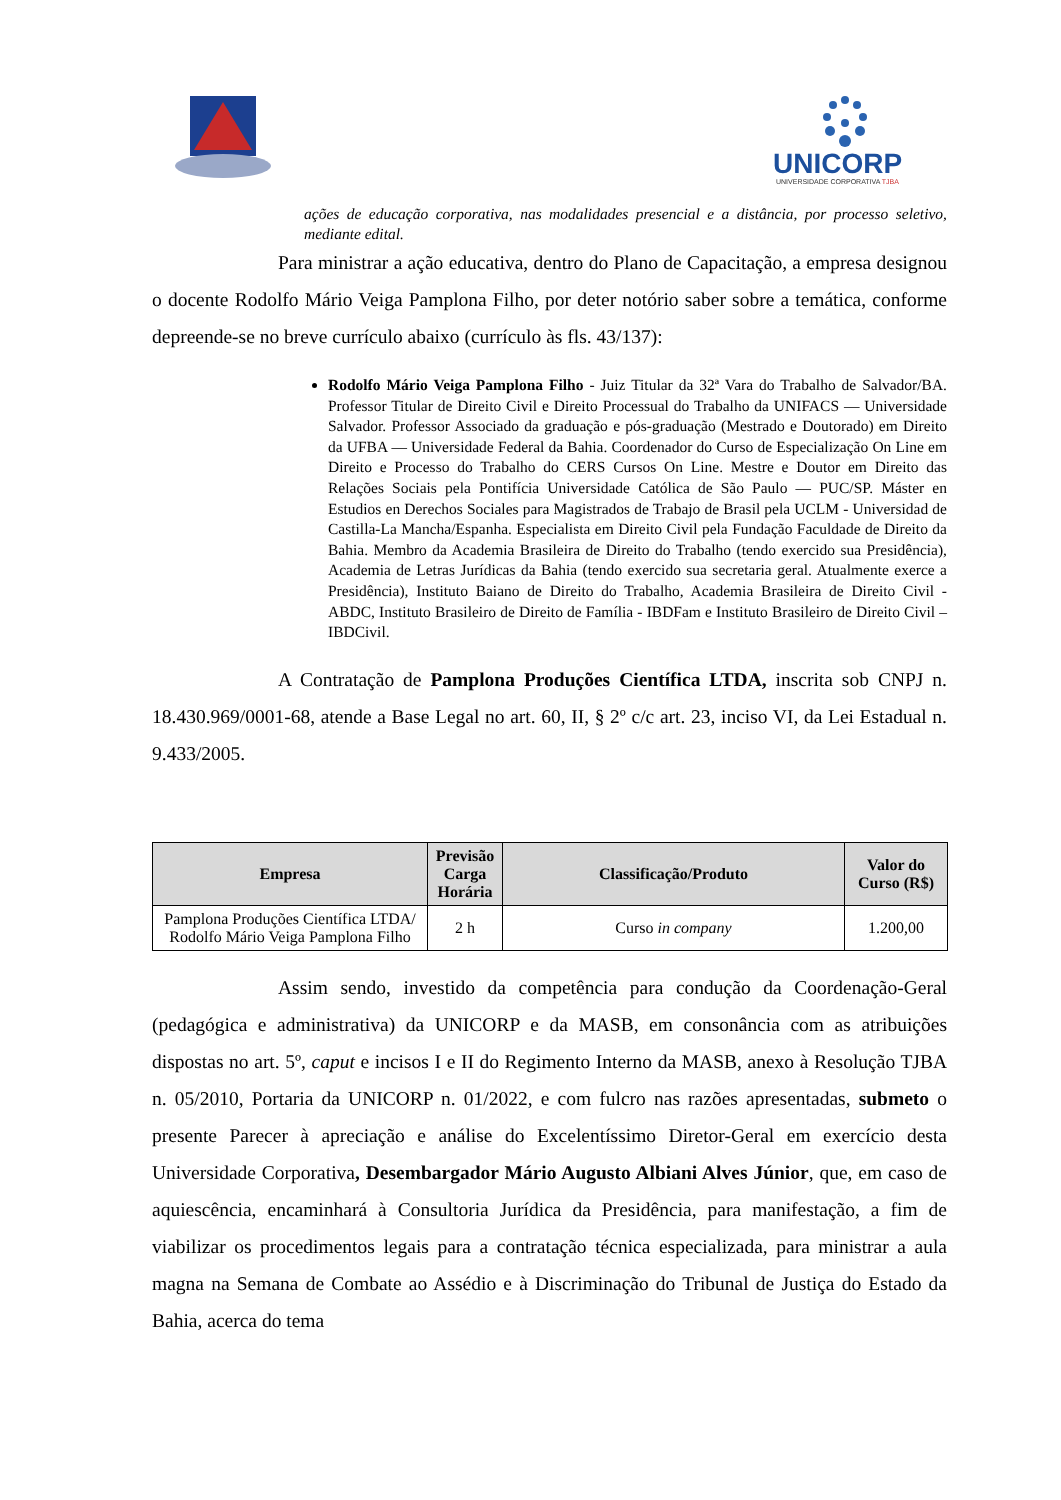UNICORP
UNIVERSIDADE CORPORATIVA TJBA
ações de educação corporativa, nas modalidades presencial e a distância, por processo seletivo, mediante edital.
Para ministrar a ação educativa, dentro do Plano de Capacitação, a empresa designou o docente Rodolfo Mário Veiga Pamplona Filho, por deter notório saber sobre a temática, conforme depreende-se no breve currículo abaixo (currículo às fls. 43/137):
Rodolfo Mário Veiga Pamplona Filho - Juiz Titular da 32ª Vara do Trabalho de Salvador/BA. Professor Titular de Direito Civil e Direito Processual do Trabalho da UNIFACS — Universidade Salvador. Professor Associado da graduação e pós-graduação (Mestrado e Doutorado) em Direito da UFBA — Universidade Federal da Bahia. Coordenador do Curso de Especialização On Line em Direito e Processo do Trabalho do CERS Cursos On Line. Mestre e Doutor em Direito das Relações Sociais pela Pontifícia Universidade Católica de São Paulo — PUC/SP. Máster en Estudios en Derechos Sociales para Magistrados de Trabajo de Brasil pela UCLM - Universidad de Castilla-La Mancha/Espanha. Especialista em Direito Civil pela Fundação Faculdade de Direito da Bahia. Membro da Academia Brasileira de Direito do Trabalho (tendo exercido sua Presidência), Academia de Letras Jurídicas da Bahia (tendo exercido sua secretaria geral. Atualmente exerce a Presidência), Instituto Baiano de Direito do Trabalho, Academia Brasileira de Direito Civil - ABDC, Instituto Brasileiro de Direito de Família - IBDFam e Instituto Brasileiro de Direito Civil – IBDCivil.
A Contratação de Pamplona Produções Científica LTDA, inscrita sob CNPJ n. 18.430.969/0001-68, atende a Base Legal no art. 60, II, § 2º c/c art. 23, inciso VI, da Lei Estadual n. 9.433/2005.
| Empresa | Previsão Carga Horária | Classificação/Produto | Valor do Curso (R$) |
| --- | --- | --- | --- |
| Pamplona Produções Científica LTDA/ Rodolfo Mário Veiga Pamplona Filho | 2 h | Curso in company | 1.200,00 |
Assim sendo, investido da competência para condução da Coordenação-Geral (pedagógica e administrativa) da UNICORP e da MASB, em consonância com as atribuições dispostas no art. 5º, caput e incisos I e II do Regimento Interno da MASB, anexo à Resolução TJBA n. 05/2010, Portaria da UNICORP n. 01/2022, e com fulcro nas razões apresentadas, submeto o presente Parecer à apreciação e análise do Excelentíssimo Diretor-Geral em exercício desta Universidade Corporativa, Desembargador Mário Augusto Albiani Alves Júnior, que, em caso de aquiescência, encaminhará à Consultoria Jurídica da Presidência, para manifestação, a fim de viabilizar os procedimentos legais para a contratação técnica especializada, para ministrar a aula magna na Semana de Combate ao Assédio e à Discriminação do Tribunal de Justiça do Estado da Bahia, acerca do tema